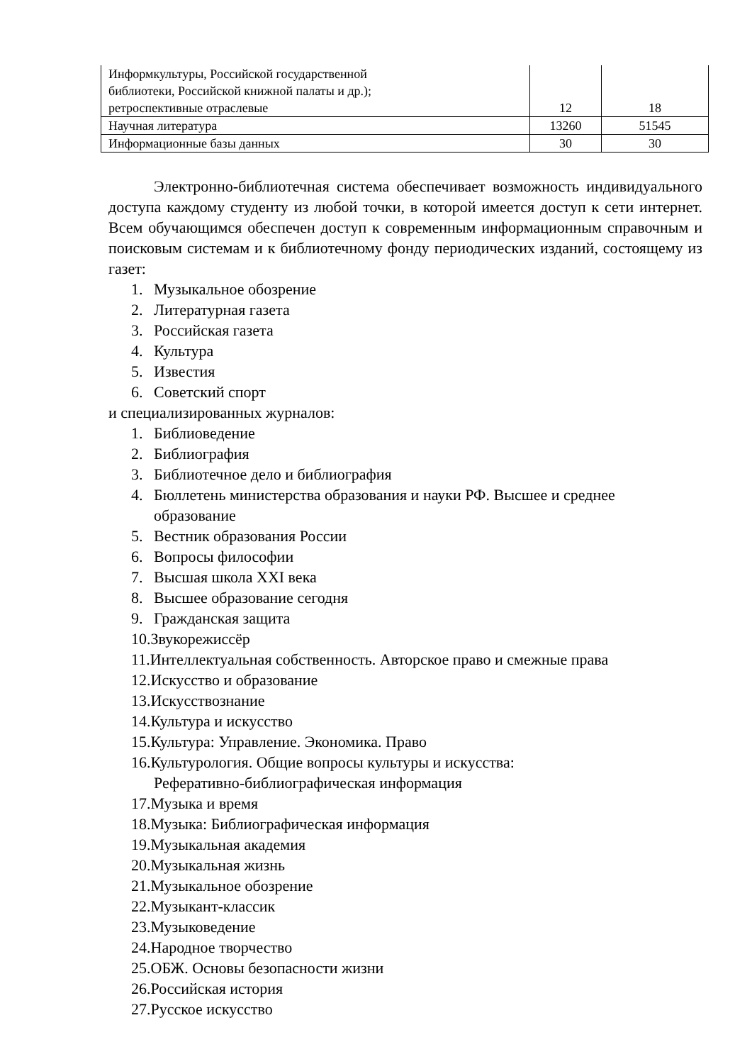| Информкультуры, Российской государственной библиотеки, Российской книжной палаты и др.); ретроспективные отраслевые | 12 | 18 |
| Научная литература | 13260 | 51545 |
| Информационные базы данных | 30 | 30 |
Электронно-библиотечная система обеспечивает возможность индивидуального доступа каждому студенту из любой точки, в которой имеется доступ к сети интернет. Всем обучающимся обеспечен доступ к современным информационным справочным и поисковым системам и к библиотечному фонду периодических изданий, состоящему из газет:
1. Музыкальное обозрение
2. Литературная газета
3. Российская газета
4. Культура
5. Известия
6. Советский спорт
и специализированных журналов:
1. Библиоведение
2. Библиография
3. Библиотечное дело и библиография
4. Бюллетень министерства образования и науки РФ. Высшее и среднее
образование
5. Вестник образования России
6. Вопросы философии
7. Высшая школа XXI века
8. Высшее образование сегодня
9. Гражданская защита
10.Звукорежиссёр
11.Интеллектуальная собственность. Авторское право и смежные права
12.Искусство и образование
13.Искусствознание
14.Культура и искусство
15.Культура: Управление. Экономика. Право
16.Культурология. Общие вопросы культуры и искусства:
Реферативно-библиографическая информация
17.Музыка и время
18.Музыка: Библиографическая информация
19.Музыкальная академия
20.Музыкальная жизнь
21.Музыкальное обозрение
22.Музыкант-классик
23.Музыковедение
24.Народное творчество
25.ОБЖ. Основы безопасности жизни
26.Российская история
27.Русское искусство